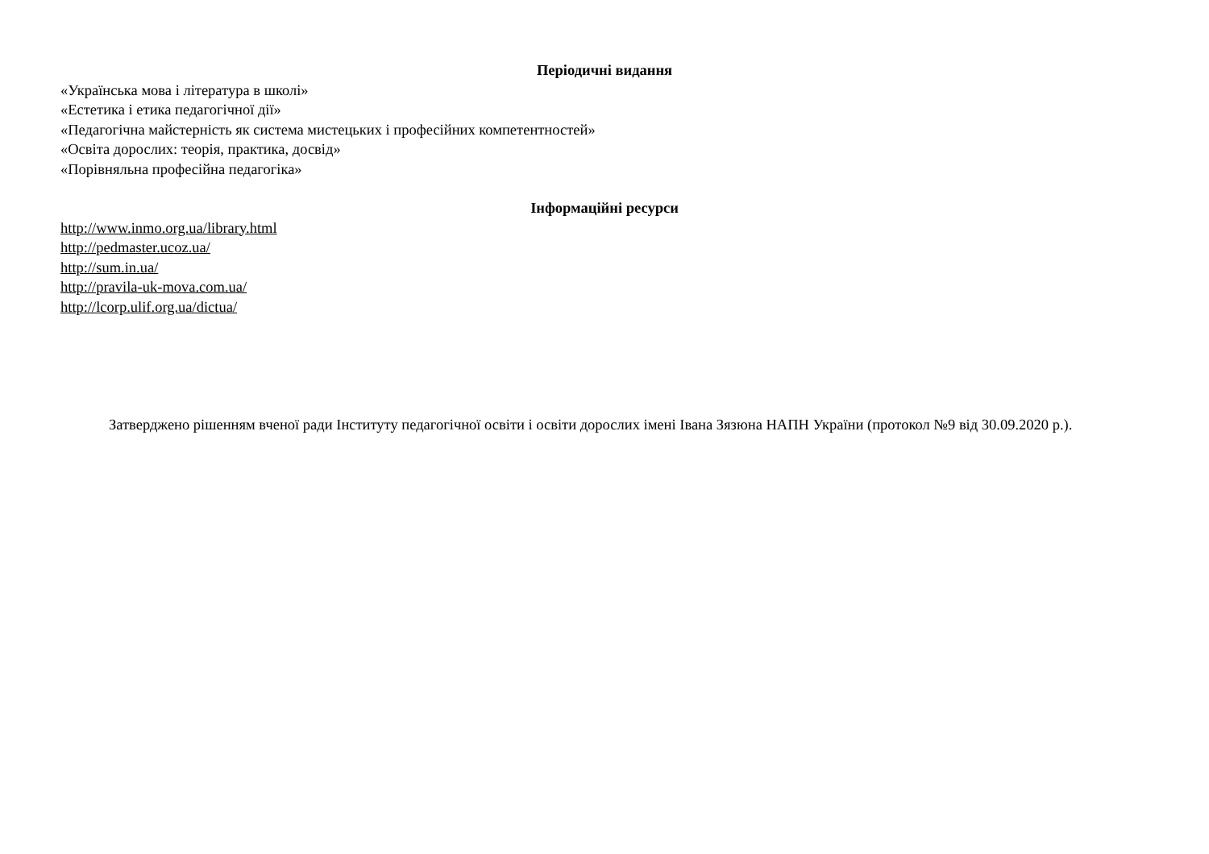Періодичні видання
«Українська мова і література в школі»
«Естетика і етика педагогічної дії»
«Педагогічна майстерність як система мистецьких і професійних компетентностей»
«Освіта дорослих: теорія, практика, досвід»
«Порівняльна професійна педагогіка»
Інформаційні ресурси
http://www.inmo.org.ua/library.html
http://pedmaster.ucoz.ua/
http://sum.in.ua/
http://pravila-uk-mova.com.ua/
http://lcorp.ulif.org.ua/dictua/
Затверджено рішенням вченої ради Інституту педагогічної освіти і освіти дорослих імені Івана Зязюна НАПН України (протокол №9 від 30.09.2020 р.).